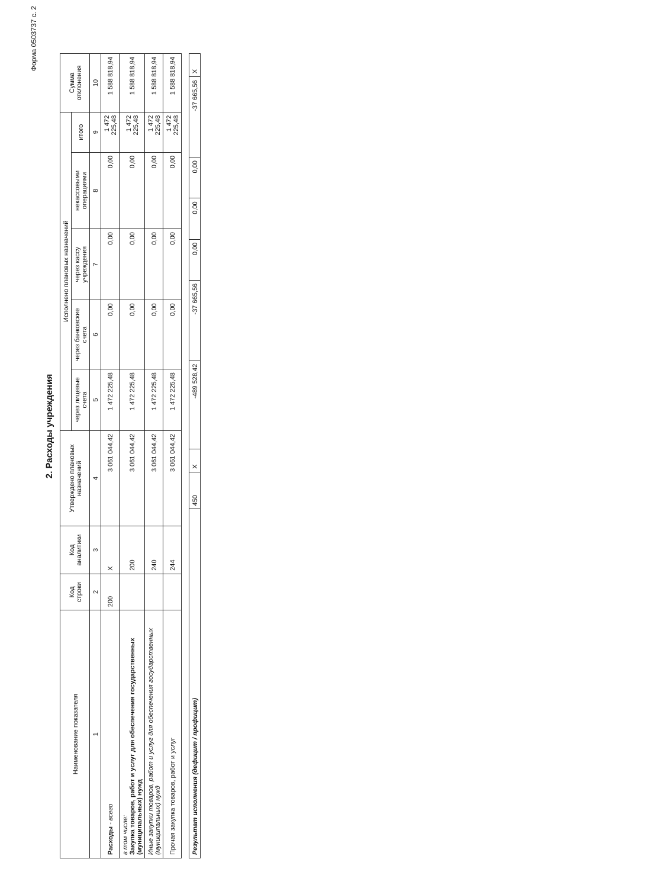Форма 0503737 с. 2
2. Расходы учреждения
| Наименование показателя | Код строки | Код аналитики | Утверждено плановых назначений | Исполнено плановых назначений | | | | | Сумма отклонения |
| --- | --- | --- | --- | --- | --- | --- | --- | --- | --- |
| | | | | через лицевые счета | через банковские счета | через кассу учреждения | некассовыми операциями | итого | |
| 1 | 2 | 3 | 4 | 5 | 6 | 7 | 8 | 9 | 10 |
| Расходы - всего | 200 | X | 3 061 044,42 | 1 472 225,48 | 0,00 | 0,00 | 0,00 | 1 472 225,48 | 1 588 818,94 |
| в том числе: Закупка товаров, работ и услуг для обеспечения государственных (муниципальных) нужд | | 200 | 3 061 044,42 | 1 472 225,48 | 0,00 | 0,00 | 0,00 | 1 472 225,48 | 1 588 818,94 |
| Иные закупки товаров, работ и услуг для обеспечения государственных (муниципальных) нужд | | 240 | 3 061 044,42 | 1 472 225,48 | 0,00 | 0,00 | 0,00 | 1 472 225,48 | 1 588 818,94 |
| Прочая закупка товаров, работ и услуг | | 244 | 3 061 044,42 | 1 472 225,48 | 0,00 | 0,00 | 0,00 | 1 472 225,48 | 1 588 818,94 |
| Результат исполнения (дефицит / профицит) | 450 | X | -489 528,42 | -37 665,56 | 0,00 | 0,00 | 0,00 | -37 665,56 | X |